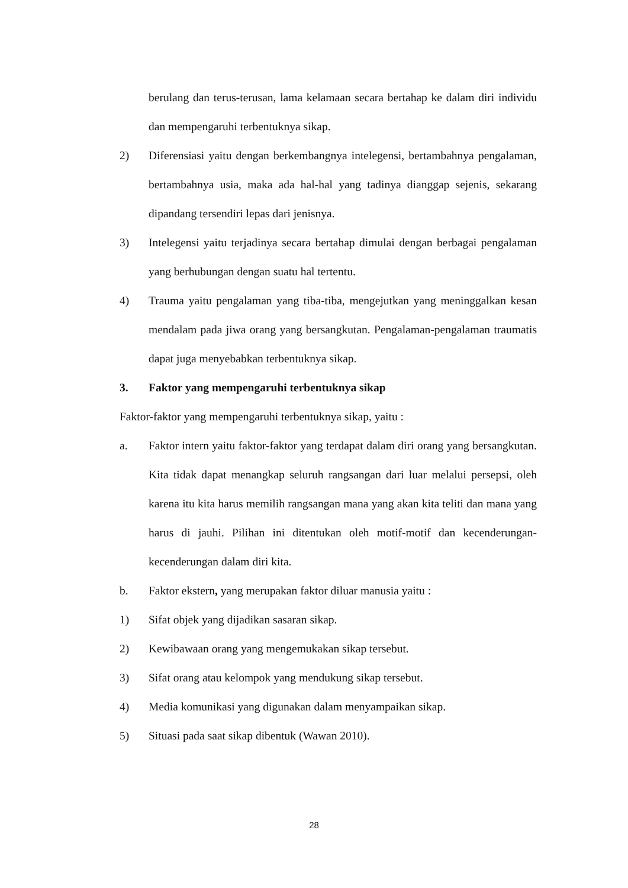berulang dan terus-terusan, lama kelamaan secara bertahap ke dalam diri individu dan mempengaruhi terbentuknya sikap.
2) Diferensiasi yaitu dengan berkembangnya intelegensi, bertambahnya pengalaman, bertambahnya usia, maka ada hal-hal yang tadinya dianggap sejenis, sekarang dipandang tersendiri lepas dari jenisnya.
3) Intelegensi yaitu terjadinya secara bertahap dimulai dengan berbagai pengalaman yang berhubungan dengan suatu hal tertentu.
4) Trauma yaitu pengalaman yang tiba-tiba, mengejutkan yang meninggalkan kesan mendalam pada jiwa orang yang bersangkutan. Pengalaman-pengalaman traumatis dapat juga menyebabkan terbentuknya sikap.
3. Faktor yang mempengaruhi terbentuknya sikap
Faktor-faktor yang mempengaruhi terbentuknya sikap, yaitu :
a. Faktor intern yaitu faktor-faktor yang terdapat dalam diri orang yang bersangkutan. Kita tidak dapat menangkap seluruh rangsangan dari luar melalui persepsi, oleh karena itu kita harus memilih rangsangan mana yang akan kita teliti dan mana yang harus di jauhi. Pilihan ini ditentukan oleh motif-motif dan kecenderungan-kecenderungan dalam diri kita.
b. Faktor ekstern, yang merupakan faktor diluar manusia yaitu :
1) Sifat objek yang dijadikan sasaran sikap.
2) Kewibawaan orang yang mengemukakan sikap tersebut.
3) Sifat orang atau kelompok yang mendukung sikap tersebut.
4) Media komunikasi yang digunakan dalam menyampaikan sikap.
5) Situasi pada saat sikap dibentuk (Wawan 2010).
28